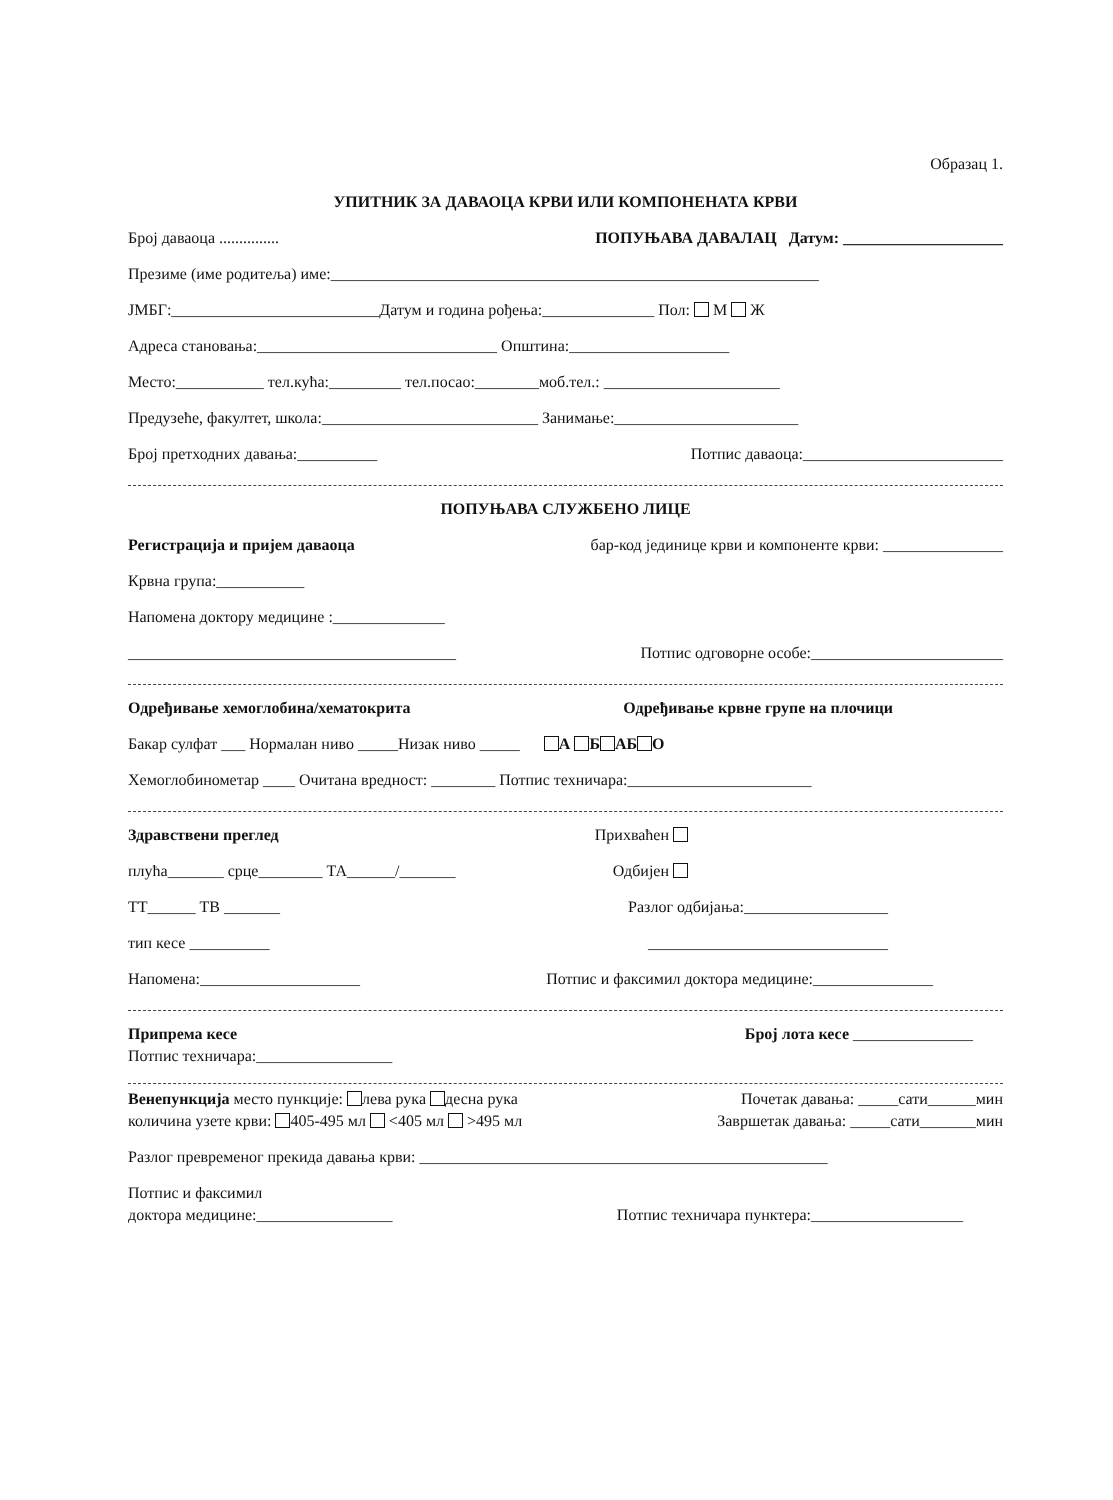Образац 1.
УПИТНИК ЗА ДАВАОЦА КРВИ ИЛИ КОМПОНЕНАТА КРВИ
Број даваоца ............... ПОПУЊАВА ДАВАЛАЦ Датум: ____________________
Презиме (име родитеља) име:_____________________________________________________________
ЈМБГ:__________________________Датум и година рођења:______________ Пол: М Ж
Адреса становања:______________________________ Општина:____________________
Место:___________ тел.кућа:_________ тел.посао:________моб.тел.: ______________________
Предузеће, факултет, школа:___________________________ Занимање:_______________________
Број претходних давања:__________ Потпис даваоца:_________________________
ПОПУЊАВА СЛУЖБЕНО ЛИЦЕ
Регистрација и пријем даваоца бар-код јединице крви и компоненте крви: _______________
Крвна група:___________
Напомена доктору медицине :______________
_________________________________________ Потпис одговорне особе:________________________
Одређивање хемоглобина/хематокрита Одређивање крвне групе на плочици
Бакар сулфат ___ Нормалан ниво _____Низак ниво _____ А Б АБ О
Хемоглобинометар ____ Очитана вредност: ________ Потпис техничара:_______________________
Здравствени преглед Прихваћен
плућа_______ срце________ ТА______/_______ Одбијен
ТТ______ ТВ _______ Разлог одбијања:__________________
тип кесе __________ ______________________________
Напомена:____________________ Потпис и факсимил доктора медицине:_______________
Припрема кесе Број лота кесе _______________
Потпис техничара:_________________
Венепункција место пункције: лева рука десна рука Почетак давања: _____сати______мин
количина узете крви: 405-495 мл <405 мл >495 мл Завршетак давања: _____сати_______мин
Разлог превременог прекида давања крви: ___________________________________________________
Потпис и факсимил
доктора медицине:_________________ Потпис техничара пунктера:___________________